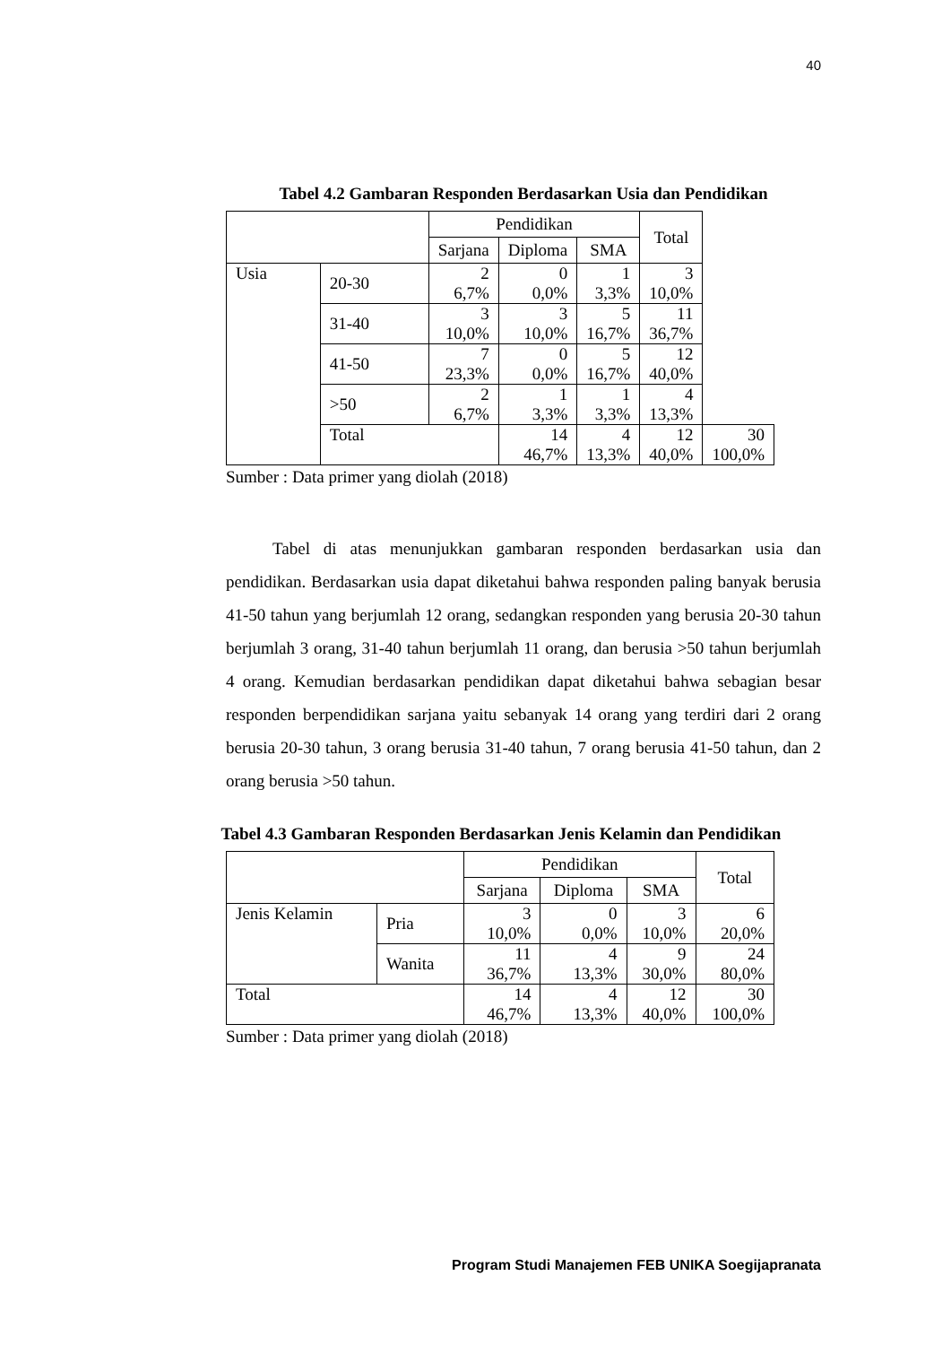40
Tabel 4.2 Gambaran Responden Berdasarkan Usia dan Pendidikan
| | | Pendidikan | | | Total | |
| --- | --- | --- | --- | --- | --- | --- |
| | | Sarjana | Diploma | SMA | | |
| Usia | 20-30 | 2 6,7% | 0 0,0% | 1 3,3% | 3 10,0% | |
| | 31-40 | 3 10,0% | 3 10,0% | 5 16,7% | 11 36,7% | |
| | 41-50 | 7 23,3% | 0 0,0% | 5 16,7% | 12 40,0% | |
| | >50 | 2 6,7% | 1 3,3% | 1 3,3% | 4 13,3% | |
| | Total | | 14 46,7% | 4 13,3% | 12 40,0% | 30 100,0% |
Sumber : Data primer yang diolah (2018)
Tabel di atas menunjukkan gambaran responden berdasarkan usia dan pendidikan. Berdasarkan usia dapat diketahui bahwa responden paling banyak berusia 41-50 tahun yang berjumlah 12 orang, sedangkan responden yang berusia 20-30 tahun berjumlah 3 orang, 31-40 tahun berjumlah 11 orang, dan berusia >50 tahun berjumlah 4 orang. Kemudian berdasarkan pendidikan dapat diketahui bahwa sebagian besar responden berpendidikan sarjana yaitu sebanyak 14 orang yang terdiri dari 2 orang berusia 20-30 tahun, 3 orang berusia 31-40 tahun, 7 orang berusia 41-50 tahun, dan 2 orang berusia >50 tahun.
Tabel 4.3 Gambaran Responden Berdasarkan Jenis Kelamin dan Pendidikan
| | | Pendidikan | | | Total |
| --- | --- | --- | --- | --- | --- |
| | | Sarjana | Diploma | SMA | |
| Jenis Kelamin | Pria | 3 10,0% | 0 0,0% | 3 10,0% | 6 20,0% |
| | Wanita | 11 36,7% | 4 13,3% | 9 30,0% | 24 80,0% |
| Total | | 14 46,7% | 4 13,3% | 12 40,0% | 30 100,0% |
Sumber : Data primer yang diolah (2018)
Program Studi Manajemen FEB UNIKA Soegijapranata